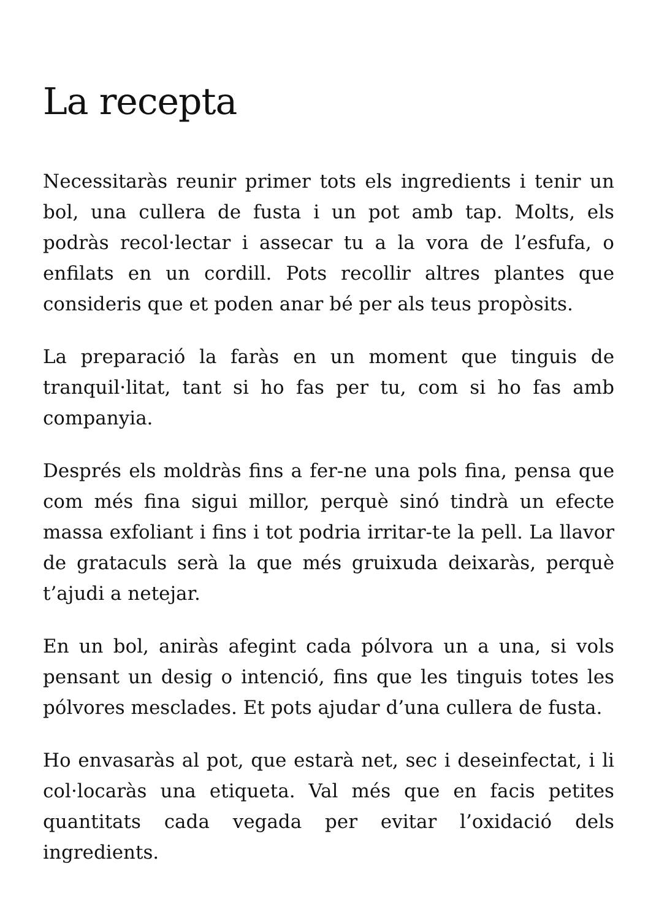La recepta
Necessitaràs reunir primer tots els ingredients i tenir un bol, una cullera de fusta i un pot amb tap. Molts, els podràs recol·lectar i assecar tu a la vora de l’esfufa, o enfilats en un cordill. Pots recollir altres plantes que consideris que et poden anar bé per als teus propòsits.
La preparació la faràs en un moment que tinguis de tranquil·litat, tant si ho fas per tu, com si ho fas amb companyia.
Després els moldràs fins a fer-ne una pols fina, pensa que com més fina sigui millor, perquè sinó tindrà un efecte massa exfoliant i fins i tot podria irritar-te la pell. La llavor de grataculs serà la que més gruixuda deixaràs, perquè t’ajudi a netejar.
En un bol, aniràs afegint cada pólvora un a una, si vols pensant un desig o intenció, fins que les tinguis totes les pólvores mesclades. Et pots ajudar d’una cullera de fusta.
Ho envasaràs al pot, que estarà net, sec i deseinfectat, i li col·locaràs una etiqueta. Val més que en facis petites quantitats cada vegada per evitar l’oxidació dels ingredients.